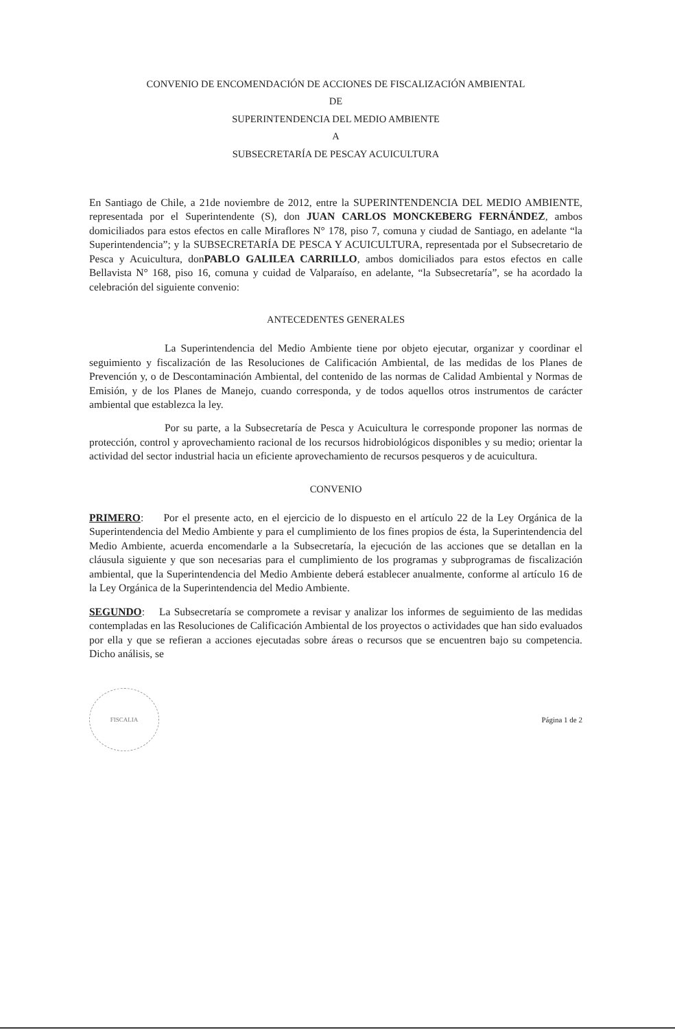CONVENIO DE ENCOMENDACIÓN DE ACCIONES DE FISCALIZACIÓN AMBIENTAL
DE
SUPERINTENDENCIA DEL MEDIO AMBIENTE
A
SUBSECRETARÍA DE PESCAY ACUICULTURA
En Santiago de Chile, a 21de noviembre de 2012, entre la SUPERINTENDENCIA DEL MEDIO AMBIENTE, representada por el Superintendente (S), don JUAN CARLOS MONCKEBERG FERNÁNDEZ, ambos domiciliados para estos efectos en calle Miraflores N° 178, piso 7, comuna y ciudad de Santiago, en adelante “la Superintendencia”; y la SUBSECRETARÍA DE PESCA Y ACUICULTURA, representada por el Subsecretario de Pesca y Acuicultura, donPABLO GALILEA CARRILLO, ambos domiciliados para estos efectos en calle Bellavista N° 168, piso 16, comuna y cuidad de Valparaíso, en adelante, “la Subsecretaría”, se ha acordado la celebración del siguiente convenio:
ANTECEDENTES GENERALES
La Superintendencia del Medio Ambiente tiene por objeto ejecutar, organizar y coordinar el seguimiento y fiscalización de las Resoluciones de Calificación Ambiental, de las medidas de los Planes de Prevención y, o de Descontaminación Ambiental, del contenido de las normas de Calidad Ambiental y Normas de Emisión, y de los Planes de Manejo, cuando corresponda, y de todos aquellos otros instrumentos de carácter ambiental que establezca la ley.
Por su parte, a la Subsecretaría de Pesca y Acuicultura le corresponde proponer las normas de protección, control y aprovechamiento racional de los recursos hidrobiológicos disponibles y su medio; orientar la actividad del sector industrial hacia un eficiente aprovechamiento de recursos pesqueros y de acuicultura.
CONVENIO
PRIMERO: Por el presente acto, en el ejercicio de lo dispuesto en el artículo 22 de la Ley Orgánica de la Superintendencia del Medio Ambiente y para el cumplimiento de los fines propios de ésta, la Superintendencia del Medio Ambiente, acuerda encomendarle a la Subsecretaría, la ejecución de las acciones que se detallan en la cláusula siguiente y que son necesarias para el cumplimiento de los programas y subprogramas de fiscalización ambiental, que la Superintendencia del Medio Ambiente deberá establecer anualmente, conforme al artículo 16 de la Ley Orgánica de la Superintendencia del Medio Ambiente.
SEGUNDO: La Subsecretaría se compromete a revisar y analizar los informes de seguimiento de las medidas contempladas en las Resoluciones de Calificación Ambiental de los proyectos o actividades que han sido evaluados por ella y que se refieran a acciones ejecutadas sobre áreas o recursos que se encuentren bajo su competencia. Dicho análisis, se
FISCALIA
Página 1 de 2